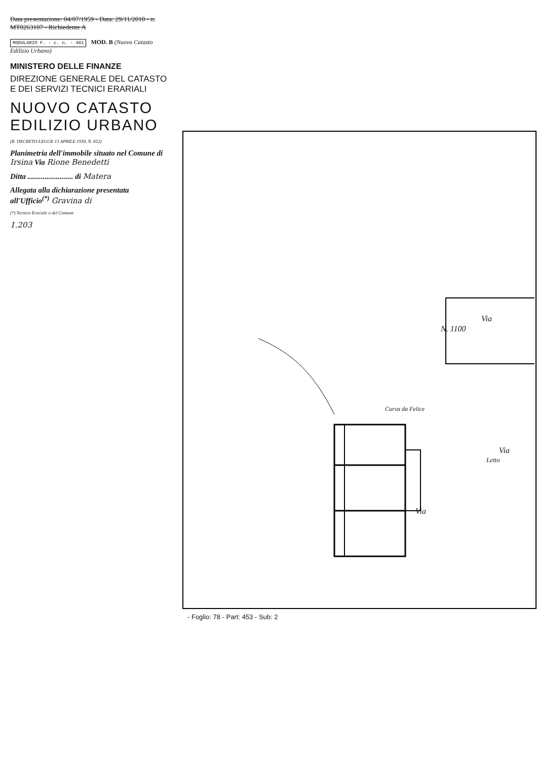Data presentazione: 04/07/1959 - Data: 29/11/2010 - n. MT0263107 - Richiedente A
MODULARIO F. - c. n. - 481 MOD. B (Nuovo Catasto Edilizio Urbano)
MINISTERO DELLE FINANZE
DIREZIONE GENERALE DEL CATASTO E DEI SERVIZI TECNICI ERARIALI
NUOVO CATASTO EDILIZIO URBANO
(R. DECRETO-LEGGE 13 APRILE 1939, N. 652)
Planimetria dell'immobile situato nel Comune di Irsina Via Rione Benedetti
Ditta ........................ di Matera
Allegata alla dichiarazione presentata all'Ufficio<sup>(*)</sup> Gravina di
(*) Tecnico Erariale o del Comune
1.203
Via
Via
Via
Letto
N. 1100
Curva da Felice
- Foglio: 78 - Part: 453 - Sub: 2